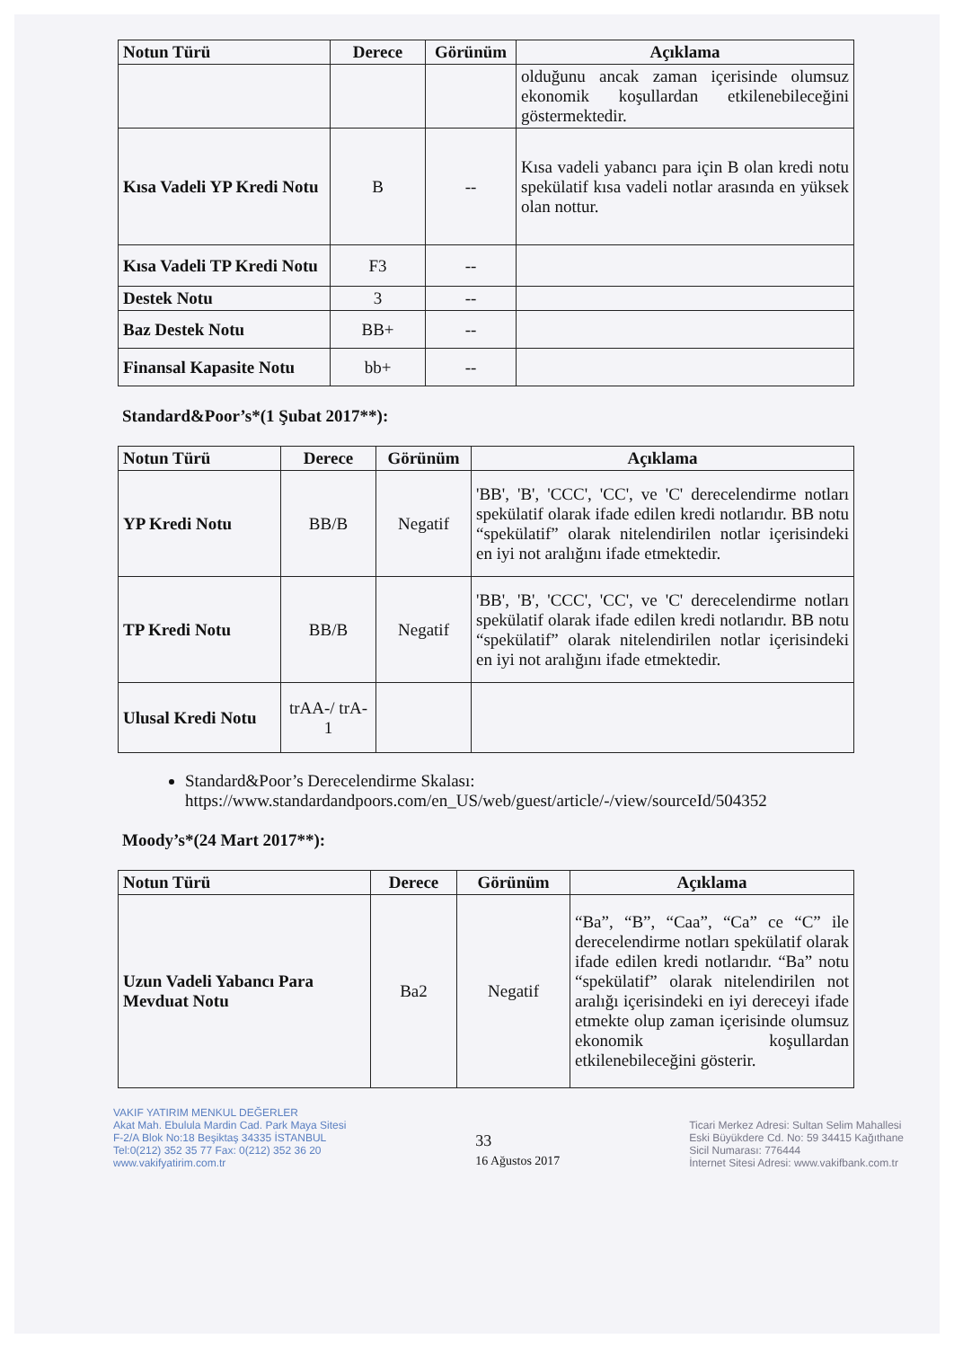| Notun Türü | Derece | Görünüm | Açıklama |
| --- | --- | --- | --- |
| | | | olduğunu ancak zaman içerisinde olumsuz ekonomik koşullardan etkilenebileceğini göstermektedir. |
| Kısa Vadeli YP Kredi Notu | B | -- | Kısa vadeli yabancı para için B olan kredi notu spekülatif kısa vadeli notlar arasında en yüksek olan nottur. |
| Kısa Vadeli TP Kredi Notu | F3 | -- | |
| Destek Notu | 3 | -- | |
| Baz Destek Notu | BB+ | -- | |
| Finansal Kapasite Notu | bb+ | -- | |
Standard&Poor’s*(1 Şubat 2017**):
| Notun Türü | Derece | Görünüm | Açıklama |
| --- | --- | --- | --- |
| YP Kredi Notu | BB/B | Negatif | 'BB', 'B', 'CCC', 'CC', ve 'C' derecelendirme notları spekülatif olarak ifade edilen kredi notlarıdır. BB notu “spekülatif” olarak nitelendirilen notlar içerisindeki en iyi not aralığını ifade etmektedir. |
| TP Kredi Notu | BB/B | Negatif | 'BB', 'B', 'CCC', 'CC', ve 'C' derecelendirme notları spekülatif olarak ifade edilen kredi notlarıdır. BB notu “spekülatif” olarak nitelendirilen notlar içerisindeki en iyi not aralığını ifade etmektedir. |
| Ulusal Kredi Notu | trAA-/ trA-1 | | |
Standard&Poor’s Derecelendirme Skalası: https://www.standardandpoors.com/en_US/web/guest/article/-/view/sourceId/504352
Moody’s*(24 Mart 2017**):
| Notun Türü | Derece | Görünüm | Açıklama |
| --- | --- | --- | --- |
| Uzun Vadeli Yabancı Para Mevduat Notu | Ba2 | Negatif | “Ba”, “B”, “Caa”, “Ca” ce “C” ile derecelendirme notları spekülatif olarak ifade edilen kredi notlarıdır. “Ba” notu “spekülatif” olarak nitelendirilen not aralığı içerisindeki en iyi dereceyi ifade etmekte olup zaman içerisinde olumsuz ekonomik koşullardan etkilenebileceğini gösterir. |
VAKIF YATIRIM MENKUL DEĞERLER
Akat Mah. Ebulula Mardin Cad. Park Maya Sitesi
F-2/A Blok No:18 Beşiktaş 34335 İSTANBUL
Tel:0(212) 352 35 77 Fax: 0(212) 352 36 20
www.vakifyatirim.com.tr
33
16 Ağustos 2017
Ticari Merkez Adresi: Sultan Selim Mahallesi
Eski Büyükdere Cd. No: 59 34415 Kağıthane
Sicil Numarası: 776444
İnternet Sitesi Adresi: www.vakifbank.com.tr